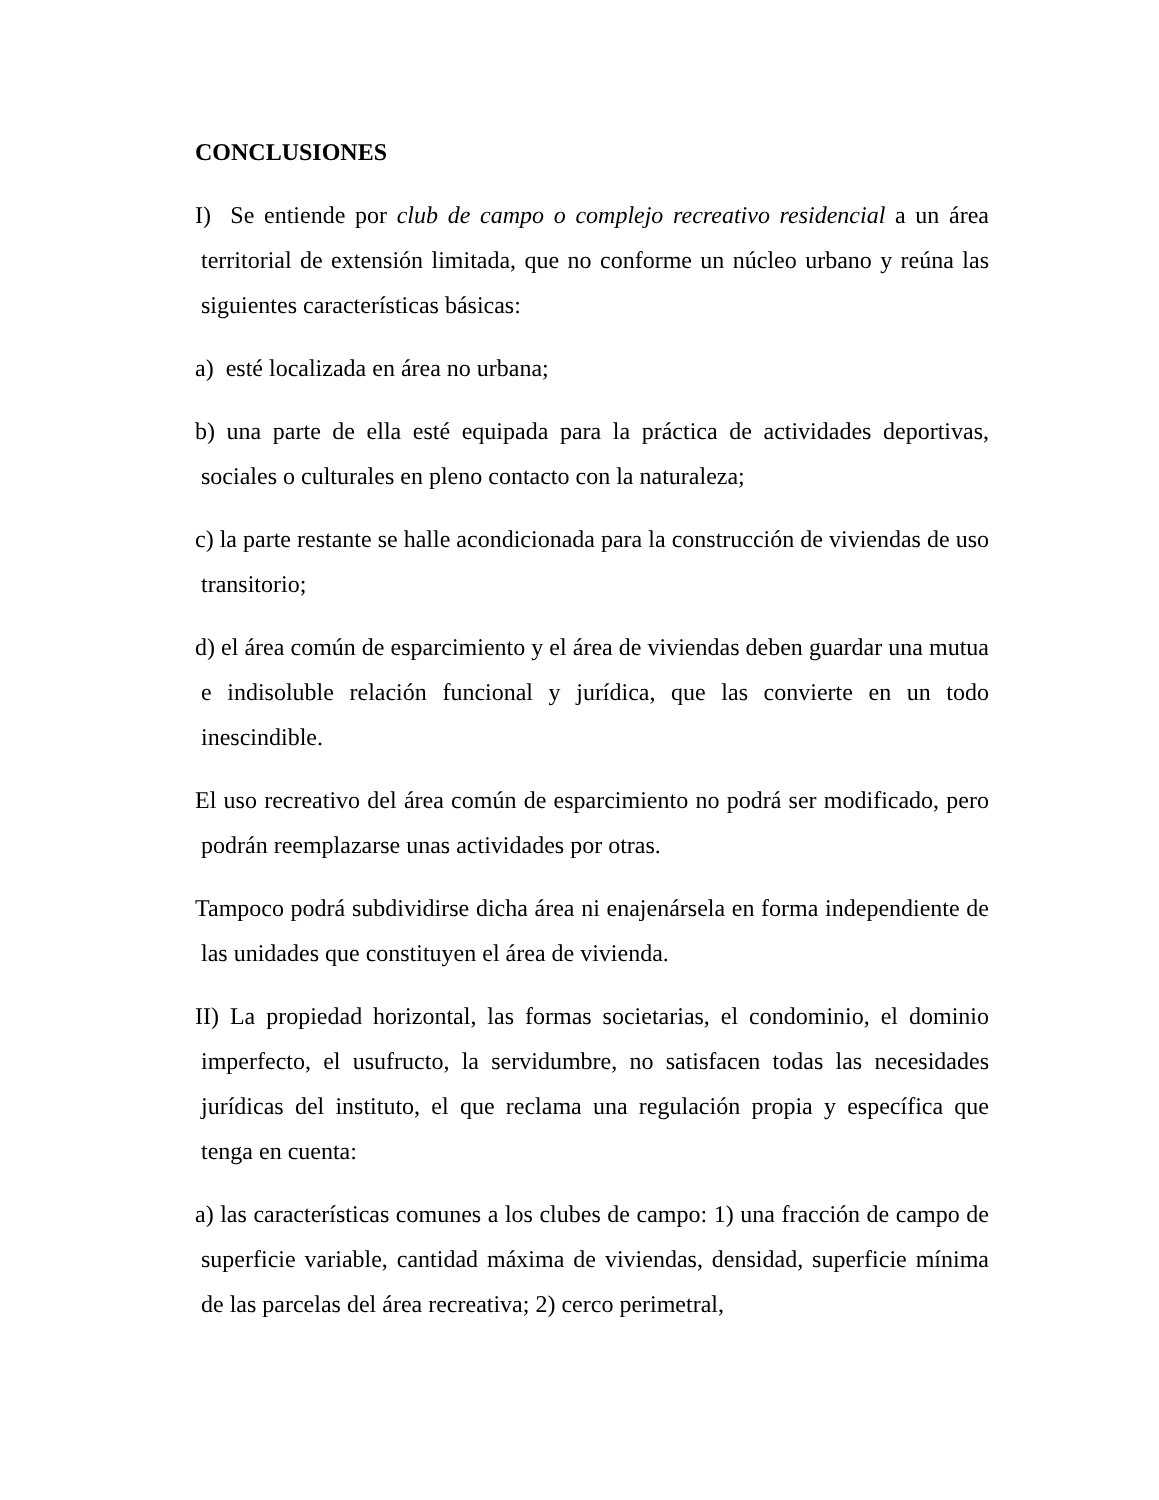CONCLUSIONES
I) Se entiende por club de campo o complejo recreativo residencial a un área territorial de extensión limitada, que no conforme un núcleo urbano y reúna las siguientes características básicas:
a) esté localizada en área no urbana;
b) una parte de ella esté equipada para la práctica de actividades deportivas, sociales o culturales en pleno contacto con la naturaleza;
c) la parte restante se halle acondicionada para la construcción de viviendas de uso transitorio;
d) el área común de esparcimiento y el área de viviendas deben guardar una mutua e indisoluble relación funcional y jurídica, que las convierte en un todo inescindible.
El uso recreativo del área común de esparcimiento no podrá ser modificado, pero podrán reemplazarse unas actividades por otras.
Tampoco podrá subdividirse dicha área ni enajenársela en forma independiente de las unidades que constituyen el área de vivienda.
II) La propiedad horizontal, las formas societarias, el condominio, el dominio imperfecto, el usufructo, la servidumbre, no satisfacen todas las necesidades jurídicas del instituto, el que reclama una regulación propia y específica que tenga en cuenta:
a) las características comunes a los clubes de campo: 1) una fracción de campo de superficie variable, cantidad máxima de viviendas, densidad, superficie mínima de las parcelas del área recreativa; 2) cerco perimetral,